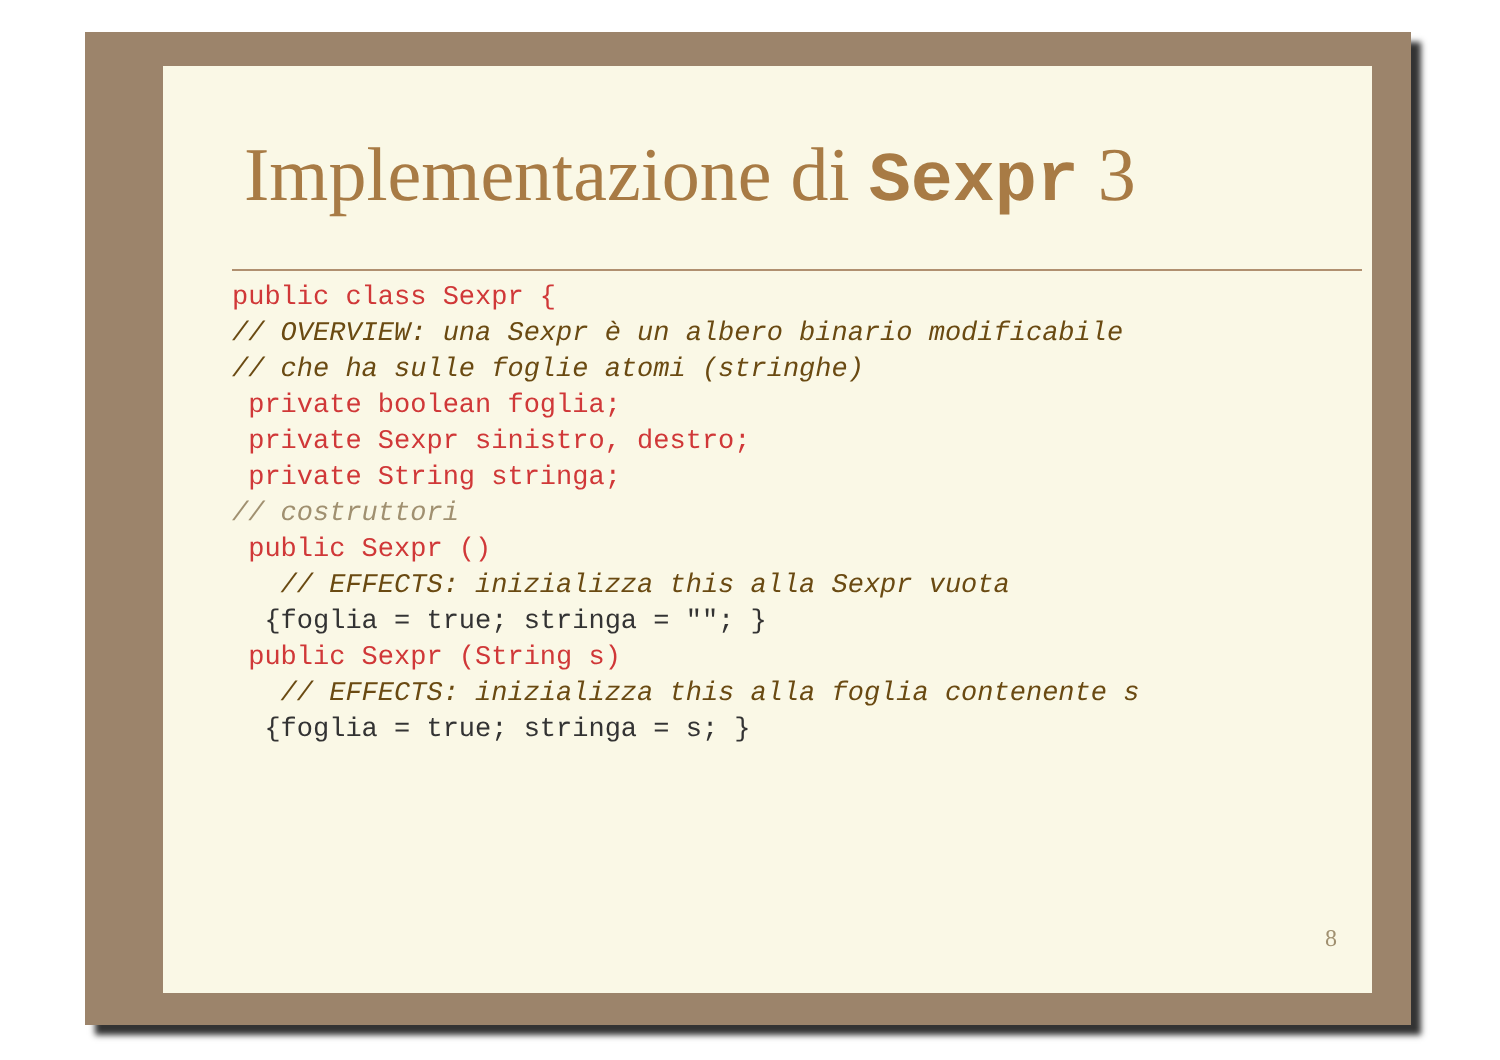Implementazione di Sexpr 3
public class Sexpr {
// OVERVIEW: una Sexpr è un albero binario modificabile
// che ha sulle foglie atomi (stringhe)
 private boolean foglia;
 private Sexpr sinistro, destro;
 private String stringa;
// costruttori
 public Sexpr ()
   // EFFECTS: inizializza this alla Sexpr vuota
  {foglia = true; stringa = ""; }
 public Sexpr (String s)
   // EFFECTS: inizializza this alla foglia contenente s
  {foglia = true; stringa = s; }
8